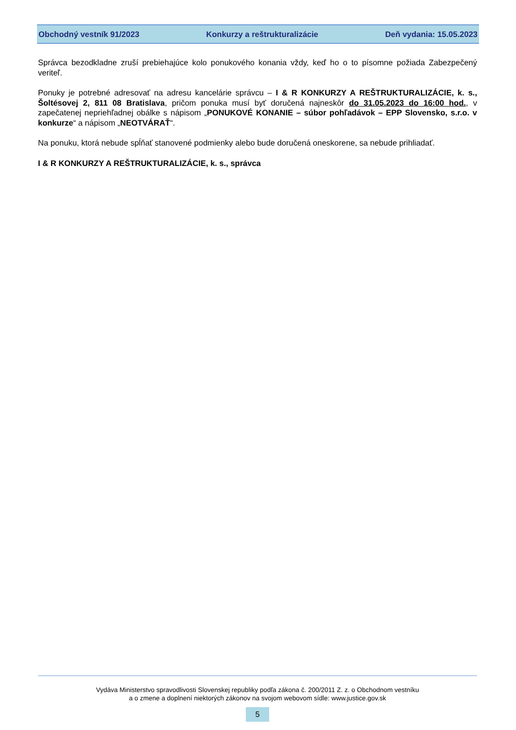Obchodný vestník 91/2023 Konkurzy a reštrukturalizácie Deň vydania: 15.05.2023
Správca bezodkladne zruší prebiehajúce kolo ponukového konania vždy, keď ho o to písomne požiada Zabezpečený veriteľ.
Ponuky je potrebné adresovať na adresu kancelárie správcu – I & R KONKURZY A REŠTRUKTURALIZÁCIE, k. s., Šoltésovej 2, 811 08 Bratislava, pričom ponuka musí byť doručená najneskôr do 31.05.2023 do 16:00 hod., v zapečatenej nepriehľadnej obálke s nápisom „PONUKOVÉ KONANIE – súbor pohľadávok – EPP Slovensko, s.r.o. v konkurze“ a nápisom „NEOTVÁRAŤ“.
Na ponuku, ktorá nebude spĺňať stanovené podmienky alebo bude doručená oneskorene, sa nebude prihliadať.
I & R KONKURZY A REŠTRUKTURALIZÁCIE, k. s., správca
Vydáva Ministerstvo spravodlivosti Slovenskej republiky podľa zákona č. 200/2011 Z. z. o Obchodnom vestníku
a o zmene a doplnení niektorých zákonov na svojom webovom sídle: www.justice.gov.sk
5